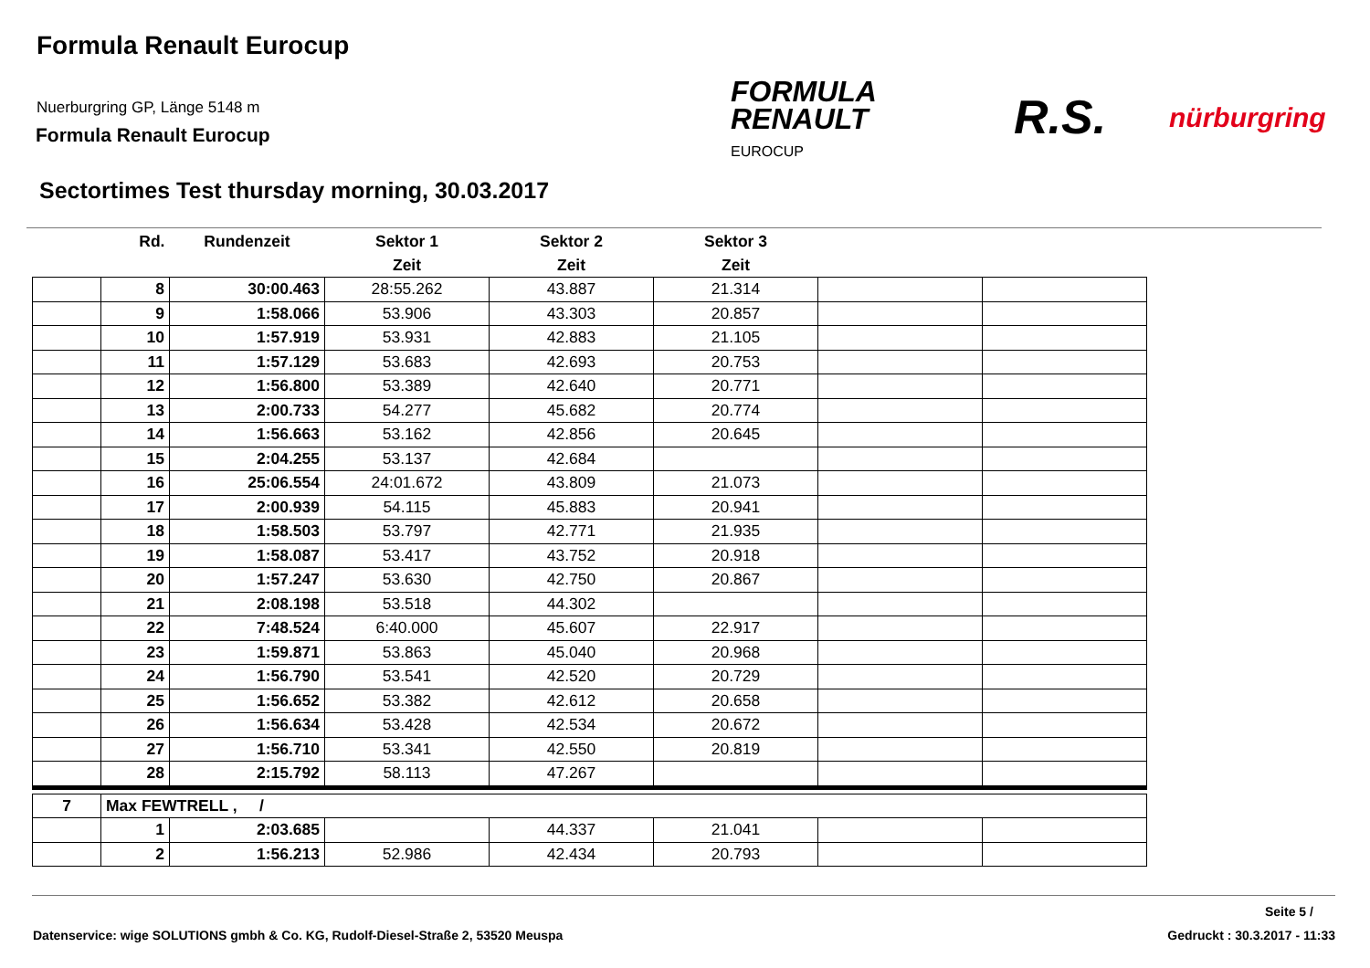Formula Renault Eurocup
Nuerburgring GP, Länge 5148 m
Formula Renault Eurocup
Sectortimes Test thursday morning, 30.03.2017
FORMULA
RENAULT
EUROCUP
R.S. nürburgring
| | Rd. | Rundenzeit | Sektor 1 | Sektor 2 | Sektor 3 | | |
| --- | --- | --- | --- | --- | --- | --- | --- |
| | | | Zeit | Zeit | Zeit | | |
| | 8 | 30:00.463 | 28:55.262 | 43.887 | 21.314 | | |
| | 9 | 1:58.066 | 53.906 | 43.303 | 20.857 | | |
| | 10 | 1:57.919 | 53.931 | 42.883 | 21.105 | | |
| | 11 | 1:57.129 | 53.683 | 42.693 | 20.753 | | |
| | 12 | 1:56.800 | 53.389 | 42.640 | 20.771 | | |
| | 13 | 2:00.733 | 54.277 | 45.682 | 20.774 | | |
| | 14 | 1:56.663 | 53.162 | 42.856 | 20.645 | | |
| | 15 | 2:04.255 | 53.137 | 42.684 | | | |
| | 16 | 25:06.554 | 24:01.672 | 43.809 | 21.073 | | |
| | 17 | 2:00.939 | 54.115 | 45.883 | 20.941 | | |
| | 18 | 1:58.503 | 53.797 | 42.771 | 21.935 | | |
| | 19 | 1:58.087 | 53.417 | 43.752 | 20.918 | | |
| | 20 | 1:57.247 | 53.630 | 42.750 | 20.867 | | |
| | 21 | 2:08.198 | 53.518 | 44.302 | | | |
| | 22 | 7:48.524 | 6:40.000 | 45.607 | 22.917 | | |
| | 23 | 1:59.871 | 53.863 | 45.040 | 20.968 | | |
| | 24 | 1:56.790 | 53.541 | 42.520 | 20.729 | | |
| | 25 | 1:56.652 | 53.382 | 42.612 | 20.658 | | |
| | 26 | 1:56.634 | 53.428 | 42.534 | 20.672 | | |
| | 27 | 1:56.710 | 53.341 | 42.550 | 20.819 | | |
| | 28 | 2:15.792 | 58.113 | 47.267 | | | |
| 7 | Max FEWTRELL , / | | | | | | |
| | 1 | 2:03.685 | | 44.337 | 21.041 | | |
| | 2 | 1:56.213 | 52.986 | 42.434 | 20.793 | | |
Seite 5 /
Datenservice: wige SOLUTIONS gmbh & Co. KG, Rudolf-Diesel-Straße 2, 53520 Meuspa
Gedruckt : 30.3.2017 - 11:33